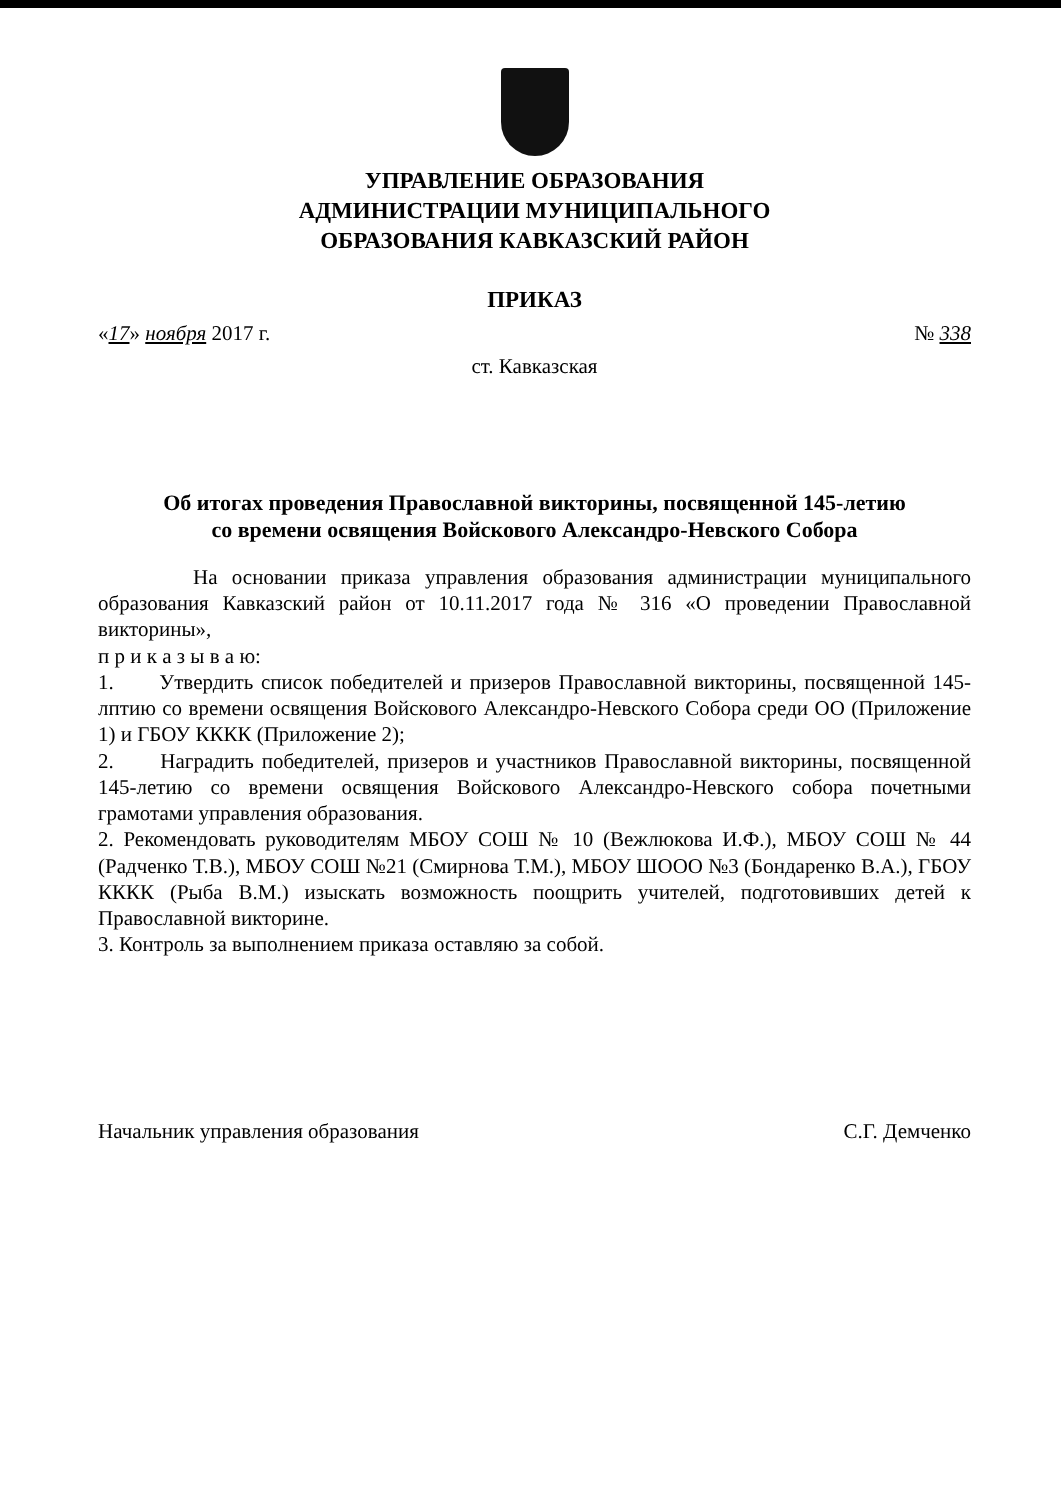УПРАВЛЕНИЕ ОБРАЗОВАНИЯ
АДМИНИСТРАЦИИ МУНИЦИПАЛЬНОГО
ОБРАЗОВАНИЯ КАВКАЗСКИЙ РАЙОН
ПРИКАЗ
«17» ноября 2017 г. № 338
ст. Кавказская
Об итогах проведения Православной викторины, посвященной 145-летию
со времени освящения Войскового Александро-Невского Собора
На основании приказа управления образования администрации муниципального образования Кавказский район от 10.11.2017 года № 316 «О проведении Православной викторины»,
п р и к а з ы в а ю:
1. Утвердить список победителей и призеров Православной викторины, посвященной 145-лптию со времени освящения Войскового Александро-Невского Собора среди ОО (Приложение 1) и ГБОУ КККК (Приложение 2);
2. Наградить победителей, призеров и участников Православной викторины, посвященной 145-летию со времени освящения Войскового Александро-Невского собора почетными грамотами управления образования.
2. Рекомендовать руководителям МБОУ СОШ № 10 (Вежлюкова И.Ф.), МБОУ СОШ № 44 (Радченко Т.В.), МБОУ СОШ №21 (Смирнова Т.М.), МБОУ ШООО №3 (Бондаренко В.А.), ГБОУ КККК (Рыба В.М.) изыскать возможность поощрить учителей, подготовивших детей к Православной викторине.
3. Контроль за выполнением приказа оставляю за собой.
Начальник управления образования С.Г. Демченко